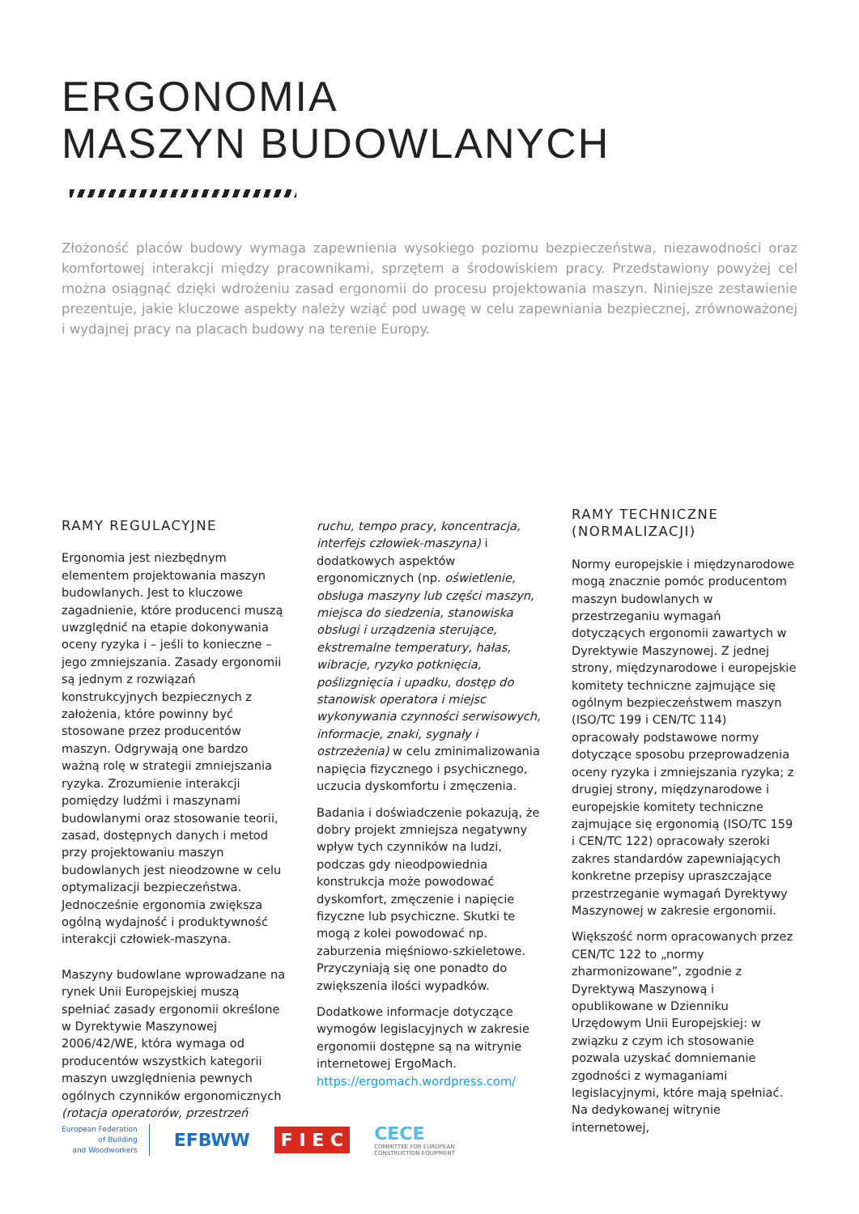ERGONOMIA
MASZYN BUDOWLANYCH
Złożoność placów budowy wymaga zapewnienia wysokiego poziomu bezpieczeństwa, niezawodności oraz komfortowej interakcji między pracownikami, sprzętem a środowiskiem pracy. Przedstawiony powyżej cel można osiągnąć dzięki wdrożeniu zasad ergonomii do procesu projektowania maszyn. Niniejsze zestawienie prezentuje, jakie kluczowe aspekty należy wziąć pod uwagę w celu zapewniania bezpiecznej, zrównoważonej i wydajnej pracy na placach budowy na terenie Europy.
RAMY REGULACYJNE
Ergonomia jest niezbędnym elementem projektowania maszyn budowlanych. Jest to kluczowe zagadnienie, które producenci muszą uwzględnić na etapie dokonywania oceny ryzyka i – jeśli to konieczne – jego zmniejszania. Zasady ergonomii są jednym z rozwiązań konstrukcyjnych bezpiecznych z założenia, które powinny być stosowane przez producentów maszyn. Odgrywają one bardzo ważną rolę w strategii zmniejszania ryzyka. Zrozumienie interakcji pomiędzy ludźmi i maszynami budowlanymi oraz stosowanie teorii, zasad, dostępnych danych i metod przy projektowaniu maszyn budowlanych jest nieodzowne w celu optymalizacji bezpieczeństwa. Jednocześnie ergonomia zwiększa ogólną wydajność i produktywność interakcji człowiek-maszyna.
Maszyny budowlane wprowadzane na rynek Unii Europejskiej muszą spełniać zasady ergonomii określone w Dyrektywie Maszynowej 2006/42/WE, która wymaga od producentów wszystkich kategorii maszyn uwzględnienia pewnych ogólnych czynników ergonomicznych (rotacja operatorów, przestrzeń
ruchu, tempo pracy, koncentracja, interfejs człowiek-maszyna) i dodatkowych aspektów ergonomicznych (np. oświetlenie, obsługa maszyny lub części maszyn, miejsca do siedzenia, stanowiska obsługi i urządzenia sterujące, ekstremalne temperatury, hałas, wibracje, ryzyko potknięcia, poślizgnięcia i upadku, dostęp do stanowisk operatora i miejsc wykonywania czynności serwisowych, informacje, znaki, sygnały i ostrzeżenia) w celu zminimalizowania napięcia fizycznego i psychicznego, uczucia dyskomfortu i zmęczenia.
Badania i doświadczenie pokazują, że dobry projekt zmniejsza negatywny wpływ tych czynników na ludzi, podczas gdy nieodpowiednia konstrukcja może powodować dyskomfort, zmęczenie i napięcie fizyczne lub psychiczne. Skutki te mogą z kolei powodować np. zaburzenia mięśniowo-szkieletowe. Przyczyniają się one ponadto do zwiększenia ilości wypadków.
Dodatkowe informacje dotyczące wymogów legislacyjnych w zakresie ergonomii dostępne są na witrynie internetowej ErgoMach. https://ergomach.wordpress.com/
RAMY TECHNICZNE
(NORMALIZACJI)
Normy europejskie i międzynarodowe mogą znacznie pomóc producentom maszyn budowlanych w przestrzeganiu wymagań dotyczących ergonomii zawartych w Dyrektywie Maszynowej. Z jednej strony, międzynarodowe i europejskie komitety techniczne zajmujące się ogólnym bezpieczeństwem maszyn (ISO/TC 199 i CEN/TC 114) opracowały podstawowe normy dotyczące sposobu przeprowadzenia oceny ryzyka i zmniejszania ryzyka; z drugiej strony, międzynarodowe i europejskie komitety techniczne zajmujące się ergonomią (ISO/TC 159 i CEN/TC 122) opracowały szeroki zakres standardów zapewniających konkretne przepisy upraszczające przestrzeganie wymagań Dyrektywy Maszynowej w zakresie ergonomii.
Większość norm opracowanych przez CEN/TC 122 to „normy zharmonizowane”, zgodnie z Dyrektywą Maszynową i opublikowane w Dzienniku Urzędowym Unii Europejskiej: w związku z czym ich stosowanie pozwala uzyskać domniemanie zgodności z wymaganiami legislacyjnymi, które mają spełniać. Na dedykowanej witrynie internetowej,
European Federation
of Building
and Woodworkers
EFBWW
F I E C
CECE
COMMITTEE FOR EUROPEAN
CONSTRUCTION EQUIPMENT